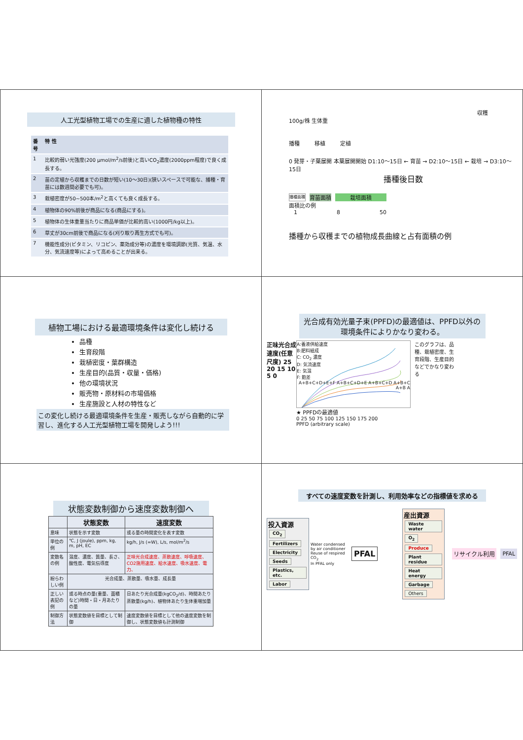人工光型植物工場での生産に適した植物種の特性
| 番号 | 特 性 |
| --- | --- |
| 1 | 比較的弱い光強度(200 μmol/m<sup>2</sup>/s前後)と高いCO<sub>2</sub>濃度(2000ppm程度)で良く成長する。 |
| 2 | 苗の定植から収穫までの日数が短い(10〜30日)(狭いスペースで可能な、播種・育苗には数週間必要でも可)。 |
| 3 | 栽植密度が50~500本/m<sup>2</sup>と高くても良く成長する。 |
| 4 | 植物体の90%前後が商品になる(商品にする)。 |
| 5 | 植物体の生体重量当たりに商品単価が比較的高い(1000円/kg以上)。 |
| 6 | 草丈が30cm前後で商品になる(刈り取り再生方式でも可)。 |
| 7 | 機能性成分(ビタミン、リコピン、薬効成分等)の濃度を環境調節(光質、気温、水分、気流速度等)によって高めることが出来る。 |
収穫
100g/株 生体重
播種 移植 定植
0 発芽・子葉展開 本葉展開開始 D1:10〜15日 ← 育苗 → D2:10〜15日 ← 栽培 → D3:10〜15日
播種後日数
播種面積 育苗面積 栽培面積
面積比の例
1 8 50
播種から収穫までの植物成長曲線と占有面積の例
植物工場における最適環境条件は変化し続ける
品種
生育段階
栽植密度・葉群構造
生産目的(品質・収量・価格)
他の環境状況
販売物・原材料の市場価格
生産施設と人材の特性など
この変化し続ける最適環境条件を生産・販売しながら自動的に学習し、進化する人工光型植物工場を開発しよう!!!
光合成有効光量子束(PPFD)の最適値は、PPFD以外の環境条件によりかなり変わる。
正味光合成速度(任意尺度) 25 20 15 10 5 0
A:養液供給速度
B:肥料組成
C: CO<sub>2</sub> 濃度
D: 気流速度
E: 気温
F: 飽差
A+B+C+D+E+F A+B+C+D+E A+B+C+D A+B+C A+B A
このグラフは、品種、栽植密度、生育段階、生産目的などでかなり変わる
★ PPFDの最適値
0 25 50 75 100 125 150 175 200
PPFD (arbitrary scale)
状態変数制御から速度変数制御へ
| | 状態変数 | 速度変数 |
| --- | --- | --- |
| 意味 | 状態を示す変数 | 或る量の時間変化を表す変数 |
| 単位の例 | ℃, J (joule), ppm, kg, m, pH, EC | kg/h, J/s (=W), L/s, mol/m<sup>2</sup>/s |
| 変数名の例 | 温度、濃度、質量、長さ、酸性度、電気伝導度 | 正味光合成速度、蒸散速度、呼吸速度、CO2施用速度、給水速度、吸水速度、電力、 |
| 紛らわしい例 | 光合成量、蒸散量、吸水量、成長量 | |
| 正しい表記の例 | 或る時点の量(重量、面積など)時間・日・月あたりの量 | 日あたり光合成量(kgCO<sub>2</sub>/d)、時間あたり蒸散量(kg/h)、植物体あたり生体重増加量 |
| 制御方法 | 状態変数値を目標として制御 | 速度変数値を目標として他の速度変数を制御し、状態変数値も計測制御 |
すべての速度変数を計測し、利用効率などの指標値を求める
投入資源
CO<sub>2</sub> Fertilizers Electricity Seeds Plastics, etc. Labor
Water condensed by air conditioner
Reuse of respired CO<sub>2</sub>
In PFAL only
PFAL
産出資源
Waste water O<sub>2</sub> Produce Plant residue Heat energy Garbage Others
リサイクル利用 PFAL